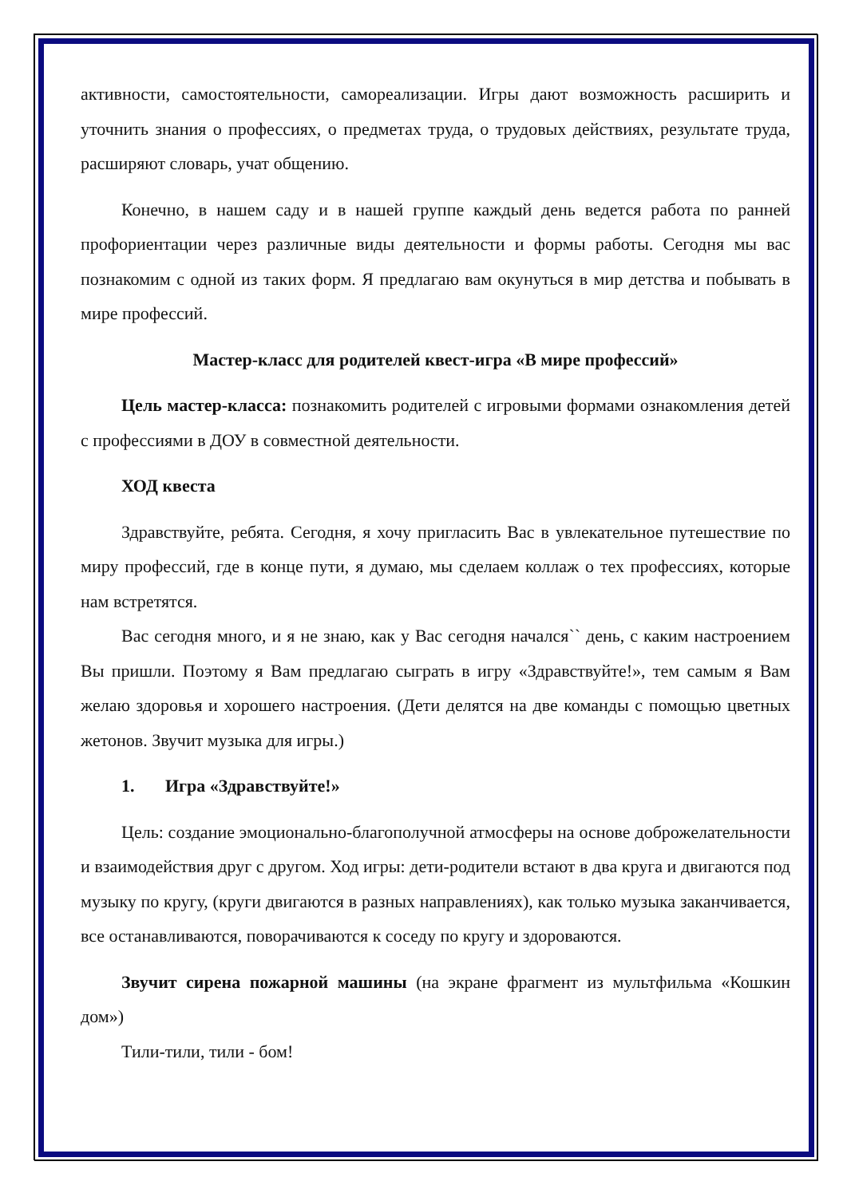активности, самостоятельности, самореализации. Игры дают возможность расширить и уточнить знания о профессиях, о предметах труда, о трудовых действиях, результате труда, расширяют словарь, учат общению.
Конечно, в нашем саду и в нашей группе каждый день ведется работа по ранней профориентации через различные виды деятельности и формы работы. Сегодня мы вас познакомим с одной из таких форм. Я предлагаю вам окунуться в мир детства и побывать в мире профессий.
Мастер-класс для родителей квест-игра «В мире профессий»
Цель мастер-класса: познакомить родителей с игровыми формами ознакомления детей с профессиями в ДОУ в совместной деятельности.
ХОД квеста
Здравствуйте, ребята. Сегодня, я хочу пригласить Вас в увлекательное путешествие по миру профессий, где в конце пути, я думаю, мы сделаем коллаж о тех профессиях, которые нам встретятся.
Вас сегодня много, и я не знаю, как у Вас сегодня начался`` день, с каким настроением Вы пришли. Поэтому я Вам предлагаю сыграть в игру «Здравствуйте!», тем самым я Вам желаю здоровья и хорошего настроения. (Дети делятся на две команды с помощью цветных жетонов. Звучит музыка для игры.)
1. Игра «Здравствуйте!»
Цель: создание эмоционально-благополучной атмосферы на основе доброжелательности и взаимодействия друг с другом. Ход игры: дети-родители встают в два круга и двигаются под музыку по кругу, (круги двигаются в разных направлениях), как только музыка заканчивается, все останавливаются, поворачиваются к соседу по кругу и здороваются.
Звучит сирена пожарной машины (на экране фрагмент из мультфильма «Кошкин дом»)
Тили-тили, тили - бом!